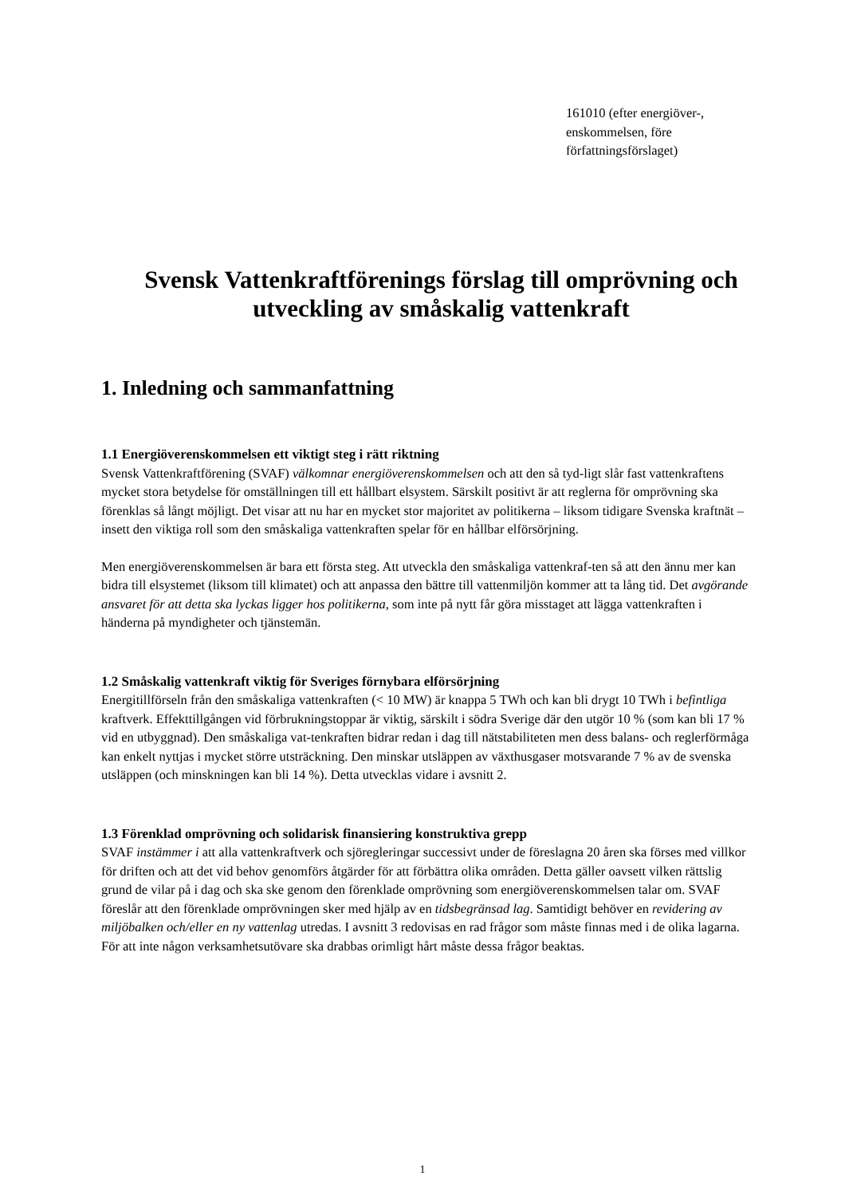161010 (efter energiöver-, enskommelsen, före författningsförslaget)
Svensk Vattenkraftförenings förslag till omprövning och utveckling av småskalig vattenkraft
1. Inledning och sammanfattning
1.1 Energiöverenskommelsen ett viktigt steg i rätt riktning
Svensk Vattenkraftförening (SVAF) välkomnar energiöverenskommelsen och att den så tyd-ligt slår fast vattenkraftens mycket stora betydelse för omställningen till ett hållbart elsystem. Särskilt positivt är att reglerna för omprövning ska förenklas så långt möjligt. Det visar att nu har en mycket stor majoritet av politikerna – liksom tidigare Svenska kraftnät – insett den viktiga roll som den småskaliga vattenkraften spelar för en hållbar elförsörjning.
Men energiöverenskommelsen är bara ett första steg. Att utveckla den småskaliga vattenkraf-ten så att den ännu mer kan bidra till elsystemet (liksom till klimatet) och att anpassa den bättre till vattenmiljön kommer att ta lång tid. Det avgörande ansvaret för att detta ska lyckas ligger hos politikerna, som inte på nytt får göra misstaget att lägga vattenkraften i händerna på myndigheter och tjänstemän.
1.2 Småskalig vattenkraft viktig för Sveriges förnybara elförsörjning
Energitillförseln från den småskaliga vattenkraften (< 10 MW) är knappa 5 TWh och kan bli drygt 10 TWh i befintliga kraftverk. Effekttillgången vid förbrukningstoppar är viktig, särskilt i södra Sverige där den utgör 10 % (som kan bli 17 % vid en utbyggnad). Den småskaliga vat-tenkraften bidrar redan i dag till nätstabiliteten men dess balans- och reglerförmåga kan enkelt nyttjas i mycket större utsträckning. Den minskar utsläppen av växthusgaser motsvarande 7 % av de svenska utsläppen (och minskningen kan bli 14 %). Detta utvecklas vidare i avsnitt 2.
1.3 Förenklad omprövning och solidarisk finansiering konstruktiva grepp
SVAF instämmer i att alla vattenkraftverk och sjöregleringar successivt under de föreslagna 20 åren ska förses med villkor för driften och att det vid behov genomförs åtgärder för att förbättra olika områden. Detta gäller oavsett vilken rättslig grund de vilar på i dag och ska ske genom den förenklade omprövning som energiöverenskommelsen talar om. SVAF föreslår att den förenklade omprövningen sker med hjälp av en tidsbegränsad lag. Samtidigt behöver en revidering av miljöbalken och/eller en ny vattenlag utredas. I avsnitt 3 redovisas en rad frågor som måste finnas med i de olika lagarna. För att inte någon verksamhetsutövare ska drabbas orimligt hårt måste dessa frågor beaktas.
1